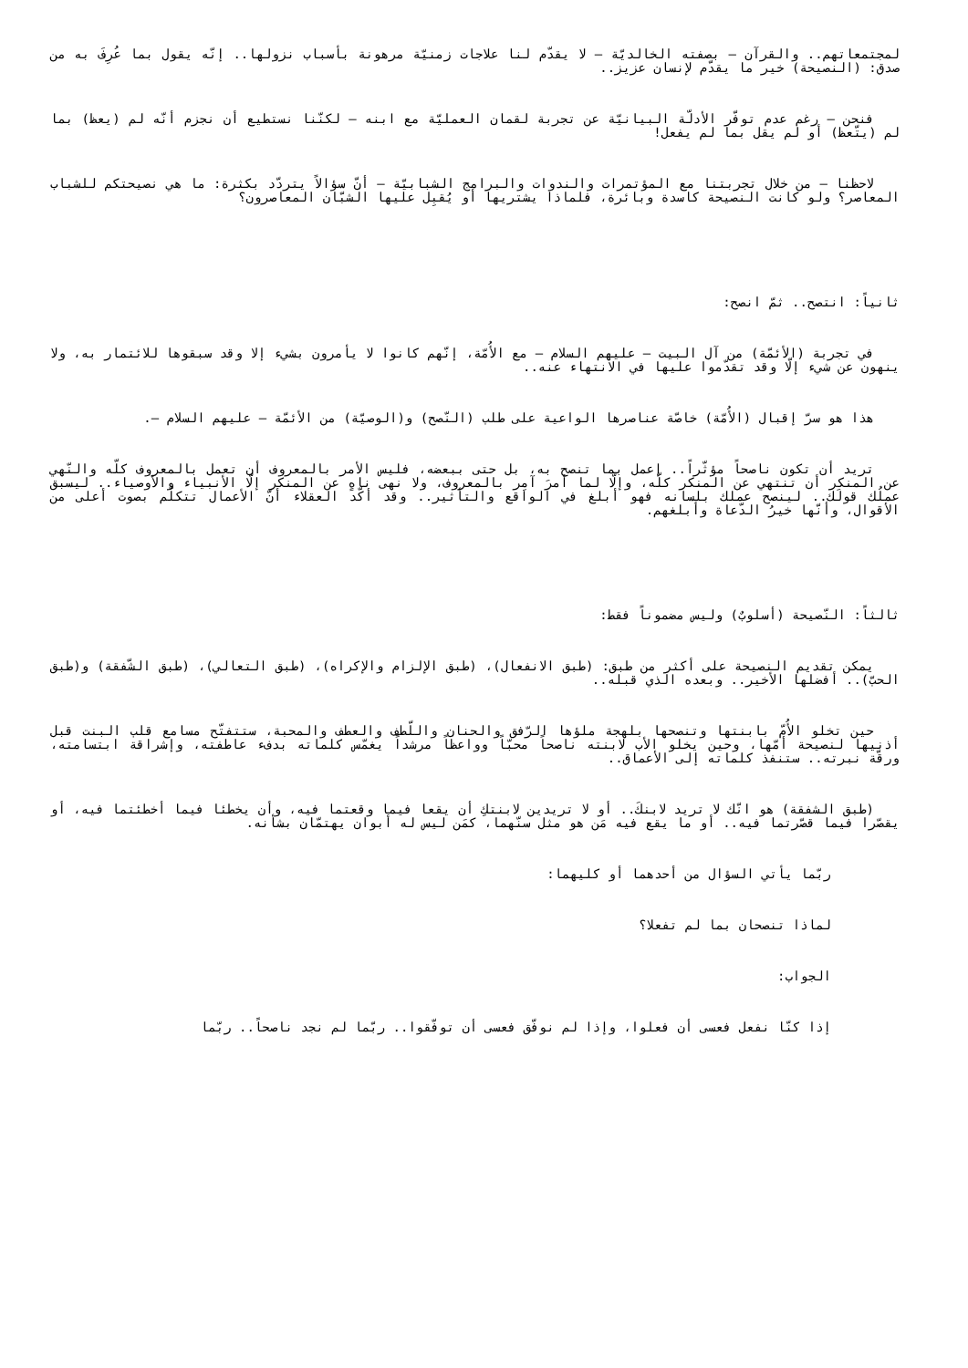لمجتمعاتهم.. والقرآن – بصفته الخالديّة – لا يقدّم لنا علاجات زمنيّة مرهونة بأسباب نزولها.. إنّه يقول بما عُرِفَ به من صدق: (النصيحة) خير ما يقدّم لإنسان عزيز..
فنحن – رغم عدم توفّر الأدلّة البيانيّة عن تجربة لقمان العمليّة مع ابنه – لكنّنا نستطيع أن نجزم أنّه لم (يعظ) بما لم (يتّعظ) أو لم يقل بما لم يفعل!
لاحظنا – من خلال تجربتنا مع المؤتمرات والندوات والبرامج الشبابيّة – أنّ سؤالاً يتردّد بكثرة: ما هي نصيحتكم للشباب المعاصر؟ ولو كانت النصيحة كاسدة وبائرة، فلماذا يشتريها أو يُقبِل عليها الشبّان المعاصرون؟
ثانياً: انتصح.. ثمّ انصح:
في تجربة (الأئمّة) من آل البيت – عليهم السلام – مع الأُمّة، إنّهم كانوا لا يأمرون بشيء إلا وقد سبقوها للائتمار به، ولا ينهون عن شيء إلّا وقد تقدّموا عليها في الانتهاء عنه..
هذا هو سرّ إقبال (الأُمّة) خاصّة عناصرها الواعية على طلب (النّصح) و(الوصيّة) من الأئمّة – عليهم السلام –.
تريد أن تكون ناصحاً مؤثّراً.. إعمل بما تنصح به، بل حتى ببعضه، فليس الأمر بالمعروف أن تعمل بالمعروف كلّه والنّهي عن المنكر أن تنتهي عن المنكر كلّه، وإلّا لما أمرَ آمِر بالمعروف، ولا نهى ناهٍ عن المنكر إلّا الأنبياء والأوصياء.. ليسبق عملُك قولَك.. لينصح عملك بلسانه فهو أبلغ في الواقع والتأثير.. وقد أكّد العقلاء أنّ الأعمال تتكلّم بصوت أعلى من الأقوال، وأنّها خيرُ الدّعاة وأبلغهم.
ثالثاً: النّصيحة (أسلوبٌ) وليس مضموناً فقط:
يمكن تقديم النصيحة على أكثر من طبق: (طبق الانفعال)، (طبق الإلزام والإكراه)، (طبق التعالي)، (طبق الشّفقة) و(طبق الحبّ).. أفضلها الأخير.. وبعده الذي قبله..
حين تخلو الأُمّ بابنتها وتنصحها بلهجة ملؤها الرّفق والحنان واللّطف والعطف والمحبة، ستتفتّح مسامع قلب البنت قبل أذنيها لنصيحة أمّها، وحين يخلو الأب لابنته ناصحاً محبّاً وواعظاً مرشداً يغمّس كلماته بدفء عاطفته، وإشراقة ابتسامته، ورقّة نبرته.. ستنفذ كلماته إلى الأعماق..
(طبق الشفقة) هو انّك لا تريد لابنكَ.. أو لا تريدين لابنتكِ أن يقعا فيما وقعتما فيه، وأن يخطئا فيما أخطئتما فيه، أو يقصّرا فيما قصّرتما فيه.. أو ما يقع فيه مَن هو مثل سنّهما، كمَن ليس له أبوان يهتمّان بشأنه.
ربّما يأتي السؤال من أحدهما أو كليهما:
لماذا تنصحان بما لم تفعلا؟
الجواب:
إذا كنّا نفعل فعسى أن فعلوا، وإذا لم نوفّق فعسى أن توفّقوا.. ربّما لم نجد ناصحاً.. ربّما